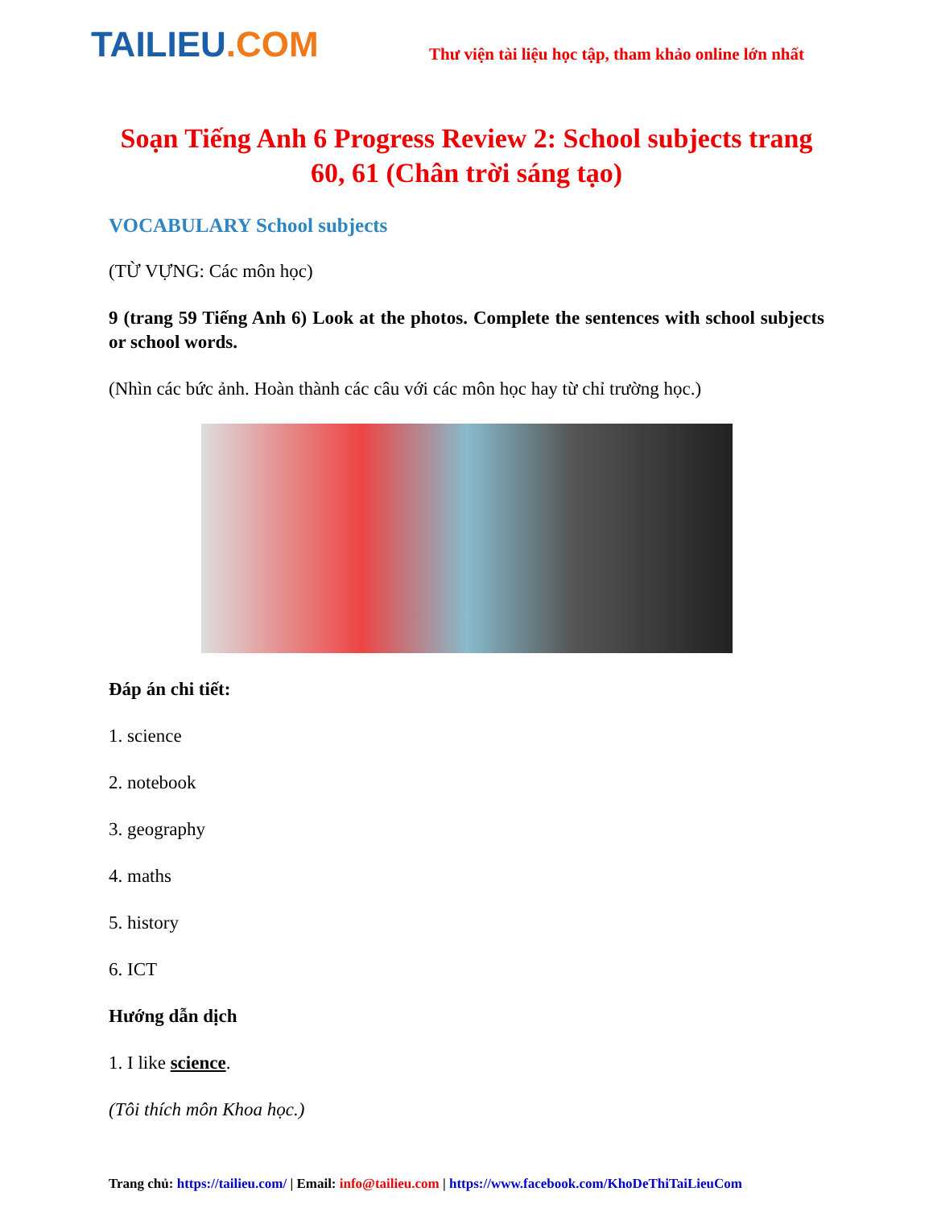TAILIEU.COM
Thư viện tài liệu học tập, tham khảo online lớn nhất
Soạn Tiếng Anh 6 Progress Review 2: School subjects trang 60, 61 (Chân trời sáng tạo)
VOCABULARY School subjects
(TỪ VỰNG: Các môn học)
9 (trang 59 Tiếng Anh 6) Look at the photos. Complete the sentences with school subjects or school words.
(Nhìn các bức ảnh. Hoàn thành các câu với các môn học hay từ chỉ trường học.)
Đáp án chi tiết:
1. science
2. notebook
3. geography
4. maths
5. history
6. ICT
Hướng dẫn dịch
1. I like science.
(Tôi thích môn Khoa học.)
Trang chủ: https://tailieu.com/ | Email: info@tailieu.com | https://www.facebook.com/KhoDeThiTaiLieuCom